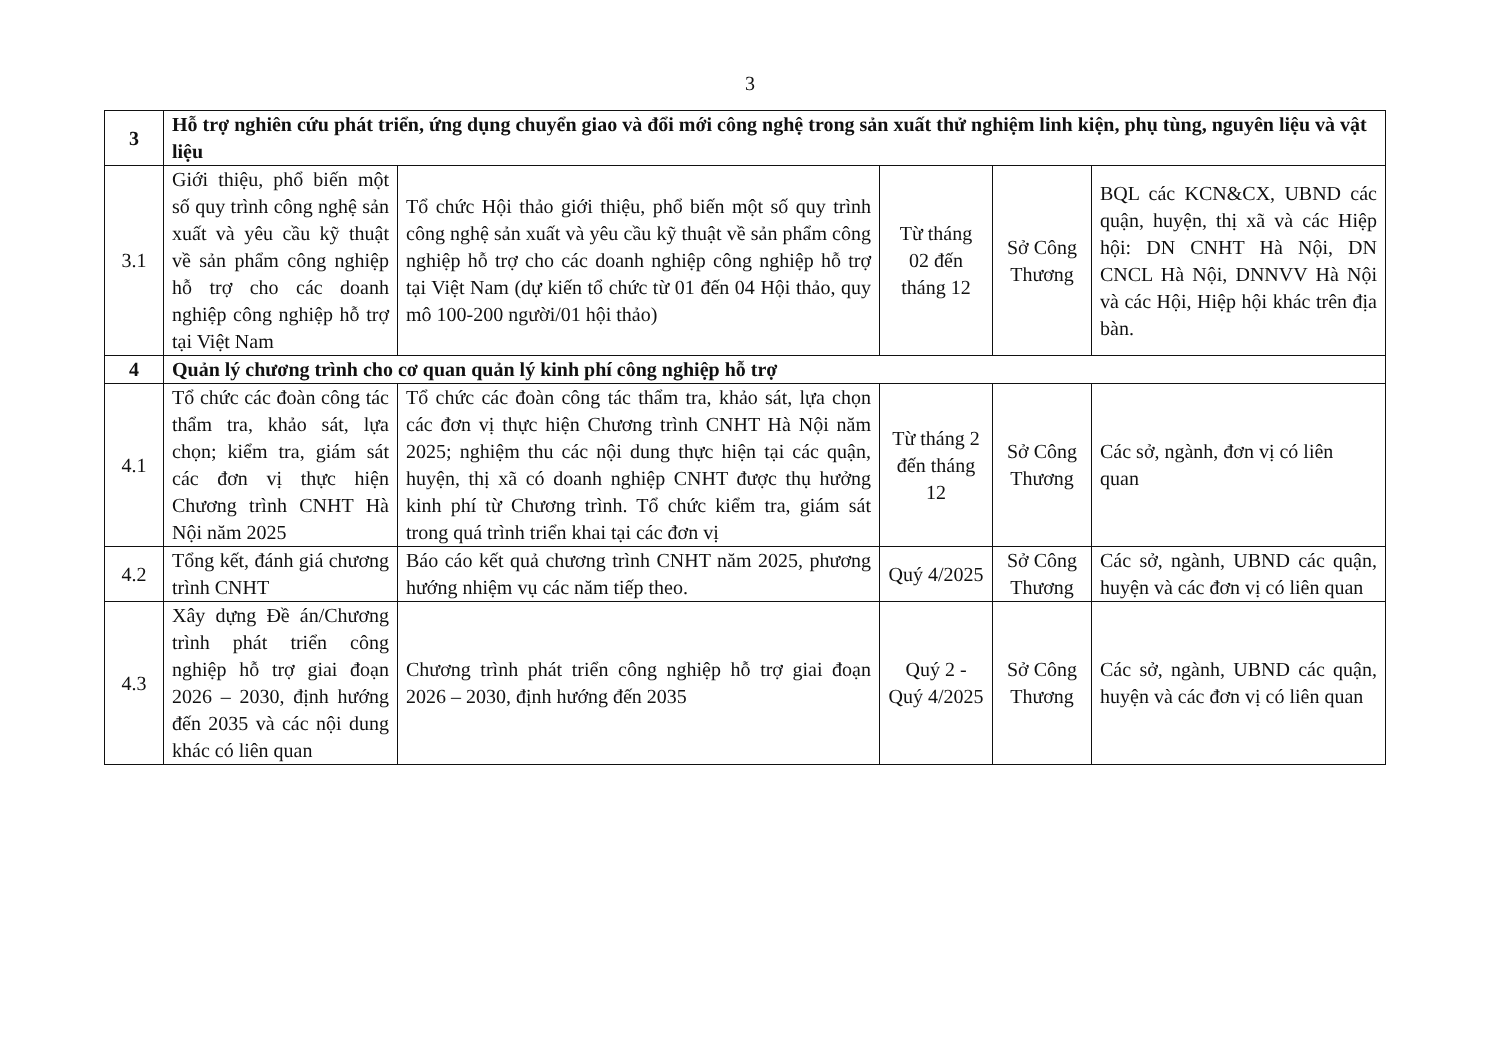3
| 3 | Hỗ trợ nghiên cứu phát triển, ứng dụng chuyển giao và đổi mới công nghệ trong sản xuất thử nghiệm linh kiện, phụ tùng, nguyên liệu và vật liệu | | | | |
| 3.1 | Giới thiệu, phổ biến một số quy trình công nghệ sản xuất và yêu cầu kỹ thuật về sản phẩm công nghiệp hỗ trợ cho các doanh nghiệp công nghiệp hỗ trợ tại Việt Nam | Tổ chức Hội thảo giới thiệu, phổ biến một số quy trình công nghệ sản xuất và yêu cầu kỹ thuật về sản phẩm công nghiệp hỗ trợ cho các doanh nghiệp công nghiệp hỗ trợ tại Việt Nam (dự kiến tổ chức từ 01 đến 04 Hội thảo, quy mô 100-200 người/01 hội thảo) | Từ tháng 02 đến tháng 12 | Sở Công Thương | BQL các KCN&CX, UBND các quận, huyện, thị xã và các Hiệp hội: DN CNHT Hà Nội, DN CNCL Hà Nội, DNNVV Hà Nội và các Hội, Hiệp hội khác trên địa bàn. |
| 4 | Quản lý chương trình cho cơ quan quản lý kinh phí công nghiệp hỗ trợ | | | | |
| 4.1 | Tổ chức các đoàn công tác thẩm tra, khảo sát, lựa chọn; kiểm tra, giám sát các đơn vị thực hiện Chương trình CNHT Hà Nội năm 2025 | Tổ chức các đoàn công tác thẩm tra, khảo sát, lựa chọn các đơn vị thực hiện Chương trình CNHT Hà Nội năm 2025; nghiệm thu các nội dung thực hiện tại các quận, huyện, thị xã có doanh nghiệp CNHT được thụ hưởng kinh phí từ Chương trình. Tổ chức kiểm tra, giám sát trong quá trình triển khai tại các đơn vị | Từ tháng 2 đến tháng 12 | Sở Công Thương | Các sở, ngành, đơn vị có liên quan |
| 4.2 | Tổng kết, đánh giá chương trình CNHT | Báo cáo kết quả chương trình CNHT năm 2025, phương hướng nhiệm vụ các năm tiếp theo. | Quý 4/2025 | Sở Công Thương | Các sở, ngành, UBND các quận, huyện và các đơn vị có liên quan |
| 4.3 | Xây dựng Đề án/Chương trình phát triển công nghiệp hỗ trợ giai đoạn 2026 – 2030, định hướng đến 2035 và các nội dung khác có liên quan | Chương trình phát triển công nghiệp hỗ trợ giai đoạn 2026 – 2030, định hướng đến 2035 | Quý 2 - Quý 4/2025 | Sở Công Thương | Các sở, ngành, UBND các quận, huyện và các đơn vị có liên quan |